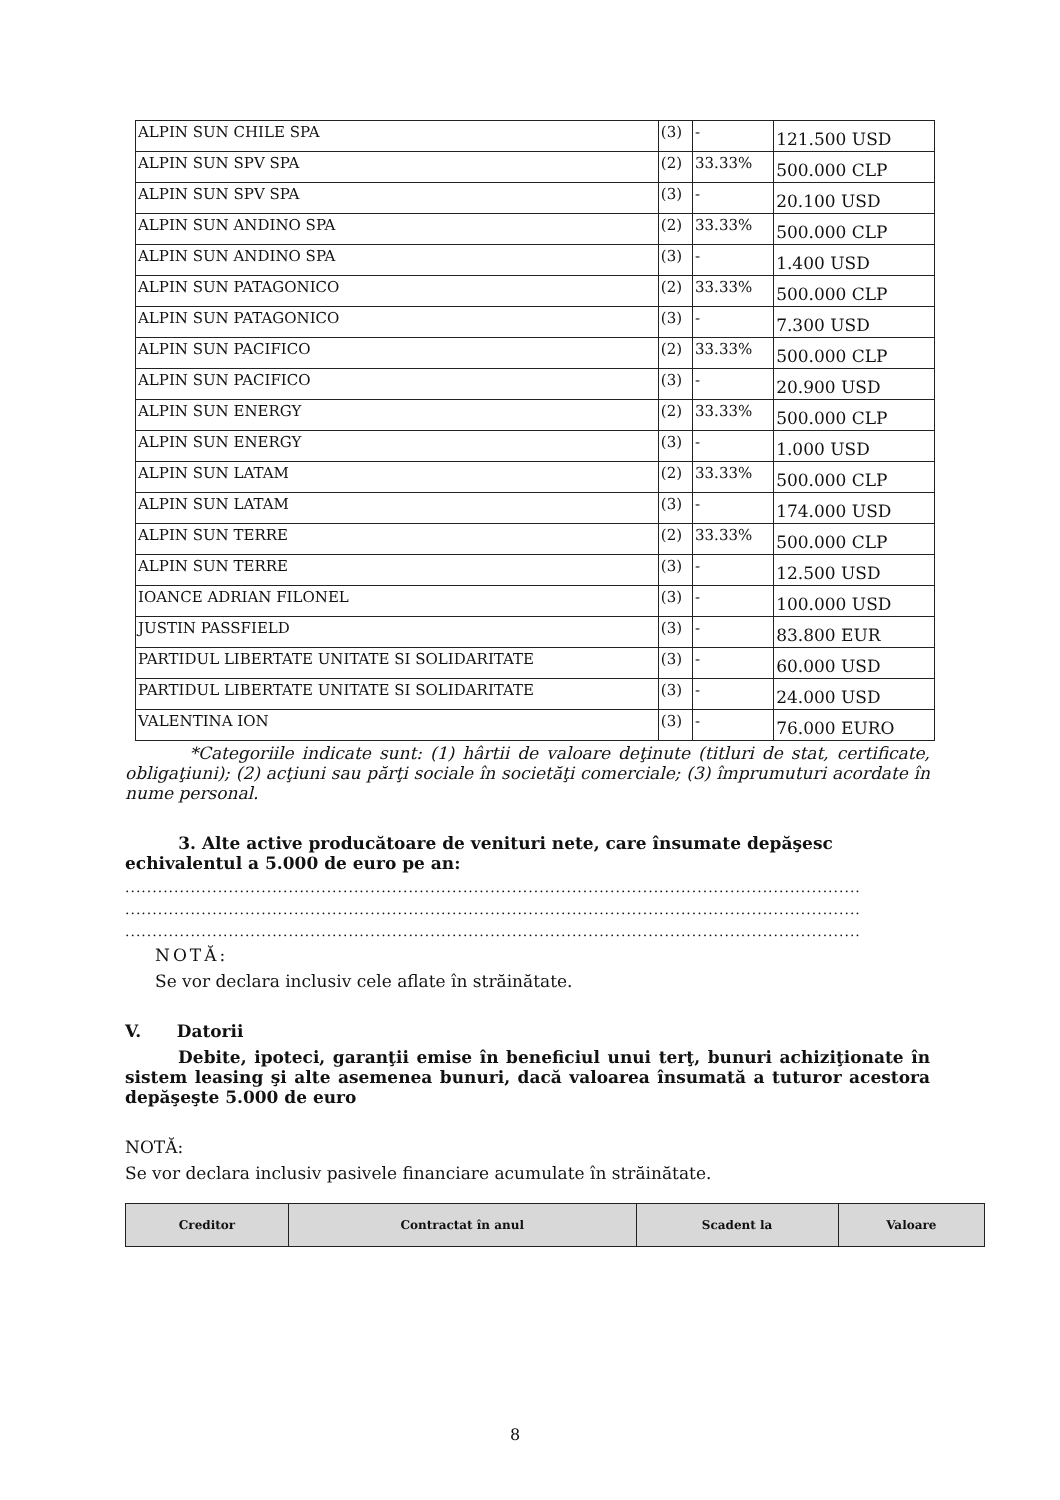| ALPIN SUN CHILE SPA | (3) | - | 121.500 USD |
| ALPIN SUN SPV SPA | (2) | 33.33% | 500.000 CLP |
| ALPIN SUN SPV SPA | (3) | - | 20.100 USD |
| ALPIN SUN ANDINO SPA | (2) | 33.33% | 500.000 CLP |
| ALPIN SUN ANDINO SPA | (3) | - | 1.400 USD |
| ALPIN SUN PATAGONICO | (2) | 33.33% | 500.000 CLP |
| ALPIN SUN PATAGONICO | (3) | - | 7.300 USD |
| ALPIN SUN PACIFICO | (2) | 33.33% | 500.000 CLP |
| ALPIN SUN PACIFICO | (3) | - | 20.900 USD |
| ALPIN SUN ENERGY | (2) | 33.33% | 500.000 CLP |
| ALPIN SUN ENERGY | (3) | - | 1.000 USD |
| ALPIN SUN LATAM | (2) | 33.33% | 500.000 CLP |
| ALPIN SUN LATAM | (3) | - | 174.000 USD |
| ALPIN SUN TERRE | (2) | 33.33% | 500.000 CLP |
| ALPIN SUN TERRE | (3) | - | 12.500 USD |
| IOANCE ADRIAN FILONEL | (3) | - | 100.000 USD |
| JUSTIN PASSFIELD | (3) | - | 83.800 EUR |
| PARTIDUL LIBERTATE UNITATE SI SOLIDARITATE | (3) | - | 60.000 USD |
| PARTIDUL LIBERTATE UNITATE SI SOLIDARITATE | (3) | - | 24.000 USD |
| VALENTINA ION | (3) | - | 76.000 EURO |
*Categoriile indicate sunt: (1) hârtii de valoare deţinute (titluri de stat, certificate, obligaţiuni); (2) acţiuni sau părţi sociale în societăţi comerciale; (3) împrumuturi acordate în nume personal.
3. Alte active producătoare de venituri nete, care însumate depăşesc echivalentul a 5.000 de euro pe an:
.......................................................................................................................................
.......................................................................................................................................
.......................................................................................................................................
NOTĂ:
Se vor declara inclusiv cele aflate în străinătate.
V. Datorii
Debite, ipoteci, garanţii emise în beneficiul unui terţ, bunuri achiziţionate în sistem leasing şi alte asemenea bunuri, dacă valoarea însumată a tuturor acestora depăşeşte 5.000 de euro
NOTĂ:
Se vor declara inclusiv pasivele financiare acumulate în străinătate.
| Creditor | Contractat în anul | Scadent la | Valoare |
| --- | --- | --- | --- |
8